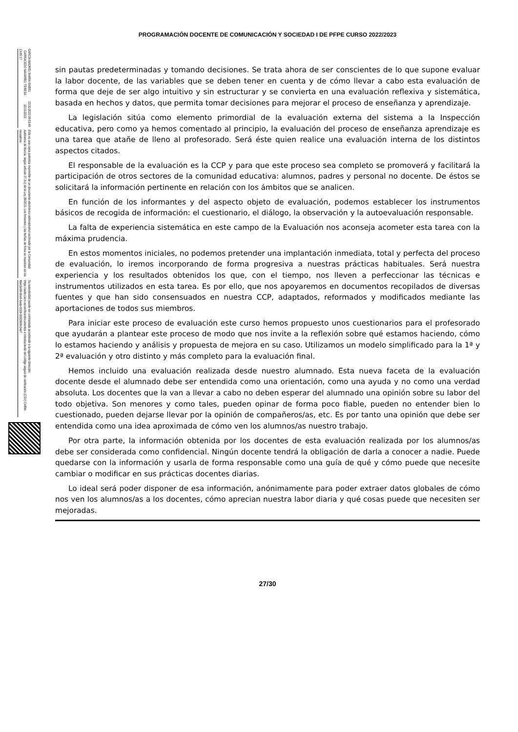GARCÍA MADRID, MARÍA ISABEL 22/11/2022 09:53:49 CARRACEDO NAVARRO, TERESA 22/11/2022 13:05:17
Esta es una copia auténtica imprimible de un documento electrónico administrativo archivado por la Comunidad Autónoma de Murcia, según artículo 27.3.c) de la Ley 39/2015. Los firmantes y las fechas de firma se muestran en los recuadros.
Su autenticidad puede ser contrastada accediendo a la siguiente dirección: https://sede.carm.es/verificardocumentos e introduciendo del código seguro de verificación (CSV) CARM-f8e62e99-6be9-5eda-0028-0050569b34e7
PROGRAMACIÓN DOCENTE DE COMUNICACIÓN Y SOCIEDAD I DE PFPE CURSO 2022/2023
sin pautas predeterminadas y tomando decisiones. Se trata ahora de ser conscientes de lo que supone evaluar la labor docente, de las variables que se deben tener en cuenta y de cómo llevar a cabo esta evaluación de forma que deje de ser algo intuitivo y sin estructurar y se convierta en una evaluación reflexiva y sistemática, basada en hechos y datos, que permita tomar decisiones para mejorar el proceso de enseñanza y aprendizaje.
La legislación sitúa como elemento primordial de la evaluación externa del sistema a la Inspección educativa, pero como ya hemos comentado al principio, la evaluación del proceso de enseñanza aprendizaje es una tarea que atañe de lleno al profesorado. Será éste quien realice una evaluación interna de los distintos aspectos citados.
El responsable de la evaluación es la CCP y para que este proceso sea completo se promoverá y facilitará la participación de otros sectores de la comunidad educativa: alumnos, padres y personal no docente. De éstos se solicitará la información pertinente en relación con los ámbitos que se analicen.
En función de los informantes y del aspecto objeto de evaluación, podemos establecer los instrumentos básicos de recogida de información: el cuestionario, el diálogo, la observación y la autoevaluación responsable.
La falta de experiencia sistemática en este campo de la Evaluación nos aconseja acometer esta tarea con la máxima prudencia.
En estos momentos iniciales, no podemos pretender una implantación inmediata, total y perfecta del proceso de evaluación, lo iremos incorporando de forma progresiva a nuestras prácticas habituales. Será nuestra experiencia y los resultados obtenidos los que, con el tiempo, nos lleven a perfeccionar las técnicas e instrumentos utilizados en esta tarea. Es por ello, que nos apoyaremos en documentos recopilados de diversas fuentes y que han sido consensuados en nuestra CCP, adaptados, reformados y modificados mediante las aportaciones de todos sus miembros.
Para iniciar este proceso de evaluación este curso hemos propuesto unos cuestionarios para el profesorado que ayudarán a plantear este proceso de modo que nos invite a la reflexión sobre qué estamos haciendo, cómo lo estamos haciendo y análisis y propuesta de mejora en su caso. Utilizamos un modelo simplificado para la 1ª y 2ª evaluación y otro distinto y más completo para la evaluación final.
Hemos incluido una evaluación realizada desde nuestro alumnado. Esta nueva faceta de la evaluación docente desde el alumnado debe ser entendida como una orientación, como una ayuda y no como una verdad absoluta. Los docentes que la van a llevar a cabo no deben esperar del alumnado una opinión sobre su labor del todo objetiva. Son menores y como tales, pueden opinar de forma poco fiable, pueden no entender bien lo cuestionado, pueden dejarse llevar por la opinión de compañeros/as, etc. Es por tanto una opinión que debe ser entendida como una idea aproximada de cómo ven los alumnos/as nuestro trabajo.
Por otra parte, la información obtenida por los docentes de esta evaluación realizada por los alumnos/as debe ser considerada como confidencial. Ningún docente tendrá la obligación de darla a conocer a nadie. Puede quedarse con la información y usarla de forma responsable como una guía de qué y cómo puede que necesite cambiar o modificar en sus prácticas docentes diarias.
Lo ideal será poder disponer de esa información, anónimamente para poder extraer datos globales de cómo nos ven los alumnos/as a los docentes, cómo aprecian nuestra labor diaria y qué cosas puede que necesiten ser mejoradas.
27/30